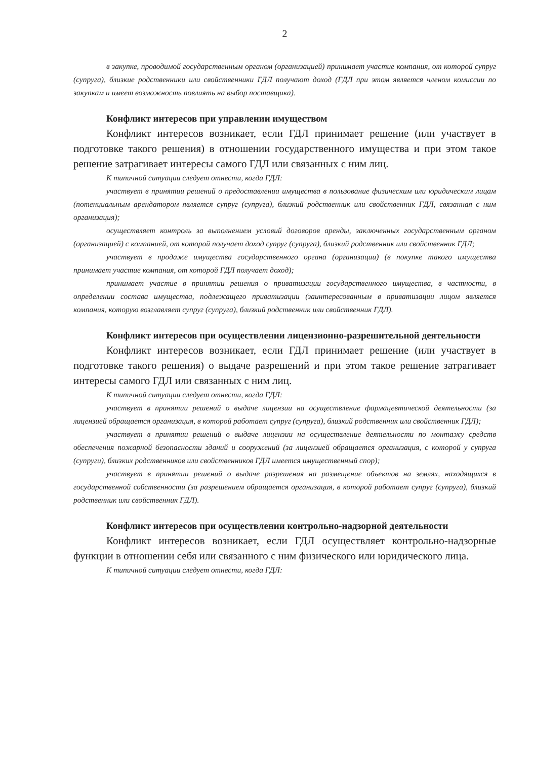2
в закупке, проводимой государственным органом (организацией) принимает участие компания, от которой супруг (супруга), близкие родственники или свойственники ГДЛ получают доход (ГДЛ при этом является членом комиссии по закупкам и имеет возможность повлиять на выбор поставщика).
Конфликт интересов при управлении имуществом
Конфликт интересов возникает, если ГДЛ принимает решение (или участвует в подготовке такого решения) в отношении государственного имущества и при этом такое решение затрагивает интересы самого ГДЛ или связанных с ним лиц.
К типичной ситуации следует отнести, когда ГДЛ:
участвует в принятии решений о предоставлении имущества в пользование физическим или юридическим лицам (потенциальным арендатором является супруг (супруга), близкий родственник или свойственник ГДЛ, связанная с ним организация);
осуществляет контроль за выполнением условий договоров аренды, заключенных государственным органом (организацией) с компанией, от которой получает доход супруг (супруга), близкий родственник или свойственник ГДЛ;
участвует в продаже имущества государственного органа (организации) (в покупке такого имущества принимает участие компания, от которой ГДЛ получает доход);
принимает участие в принятии решения о приватизации государственного имущества, в частности, в определении состава имущества, подлежащего приватизации (заинтересованным в приватизации лицом является компания, которую возглавляет супруг (супруга), близкий родственник или свойственник ГДЛ).
Конфликт интересов при осуществлении лицензионно-разрешительной деятельности
Конфликт интересов возникает, если ГДЛ принимает решение (или участвует в подготовке такого решения) о выдаче разрешений и при этом такое решение затрагивает интересы самого ГДЛ или связанных с ним лиц.
К типичной ситуации следует отнести, когда ГДЛ:
участвует в принятии решений о выдаче лицензии на осуществление фармацевтической деятельности (за лицензией обращается организация, в которой работает супруг (супруга), близкий родственник или свойственник ГДЛ);
участвует в принятии решений о выдаче лицензии на осуществление деятельности по монтажу средств обеспечения пожарной безопасности зданий и сооружений (за лицензией обращается организация, с которой у супруга (супруги), близких родственников или свойственников ГДЛ имеется имущественный спор);
участвует в принятии решений о выдаче разрешения на размещение объектов на землях, находящихся в государственной собственности (за разрешением обращается организация, в которой работает супруг (супруга), близкий родственник или свойственник ГДЛ).
Конфликт интересов при осуществлении контрольно-надзорной деятельности
Конфликт интересов возникает, если ГДЛ осуществляет контрольно-надзорные функции в отношении себя или связанного с ним физического или юридического лица.
К типичной ситуации следует отнести, когда ГДЛ: